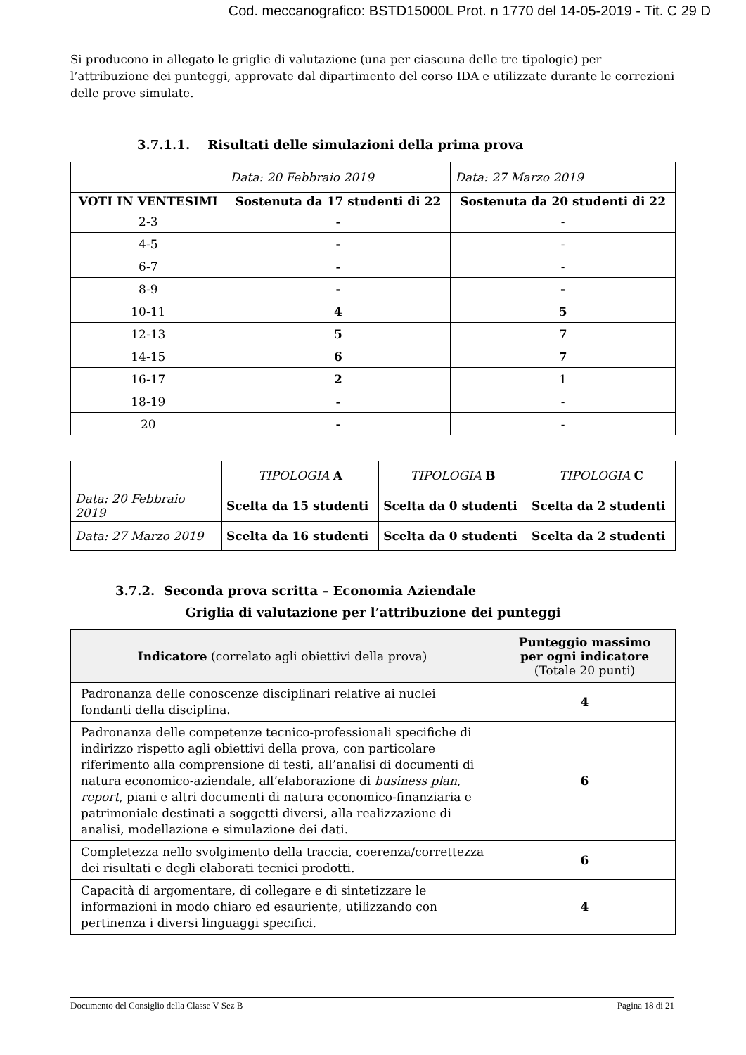Cod. meccanografico: BSTD15000L Prot. n 1770 del 14-05-2019 - Tit. C 29 D
Si producono in allegato le griglie di valutazione (una per ciascuna delle tre tipologie) per l’attribuzione dei punteggi, approvate dal dipartimento del corso IDA e utilizzate durante le correzioni delle prove simulate.
3.7.1.1. Risultati delle simulazioni della prima prova
| | Data: 20 Febbraio 2019 | Data: 27 Marzo 2019 |
| VOTI IN VENTESIMI | Sostenuta da 17 studenti di 22 | Sostenuta da 20 studenti di 22 |
| 2-3 | - | - |
| 4-5 | - | - |
| 6-7 | - | - |
| 8-9 | - | - |
| 10-11 | 4 | 5 |
| 12-13 | 5 | 7 |
| 14-15 | 6 | 7 |
| 16-17 | 2 | 1 |
| 18-19 | - | - |
| 20 | - | - |
| | TIPOLOGIA A | TIPOLOGIA B | TIPOLOGIA C |
| Data: 20 Febbraio 2019 | Scelta da 15 studenti | Scelta da 0 studenti | Scelta da 2 studenti |
| Data: 27 Marzo 2019 | Scelta da 16 studenti | Scelta da 0 studenti | Scelta da 2 studenti |
3.7.2. Seconda prova scritta – Economia Aziendale
Griglia di valutazione per l’attribuzione dei punteggi
| Indicatore (correlato agli obiettivi della prova) | Punteggio massimo per ogni indicatore (Totale 20 punti) |
| --- | --- |
| Padronanza delle conoscenze disciplinari relative ai nuclei fondanti della disciplina. | 4 |
| Padronanza delle competenze tecnico-professionali specifiche di indirizzo rispetto agli obiettivi della prova, con particolare riferimento alla comprensione di testi, all’analisi di documenti di natura economico-aziendale, all’elaborazione di business plan , report , piani e altri documenti di natura economico-finanziaria e patrimoniale destinati a soggetti diversi, alla realizzazione di analisi, modellazione e simulazione dei dati. | 6 |
| Completezza nello svolgimento della traccia, coerenza/correttezza dei risultati e degli elaborati tecnici prodotti. | 6 |
| Capacità di argomentare, di collegare e di sintetizzare le informazioni in modo chiaro ed esauriente, utilizzando con pertinenza i diversi linguaggi specifici. | 4 |
Documento del Consiglio della Classe V Sez B Pagina 18 di 21